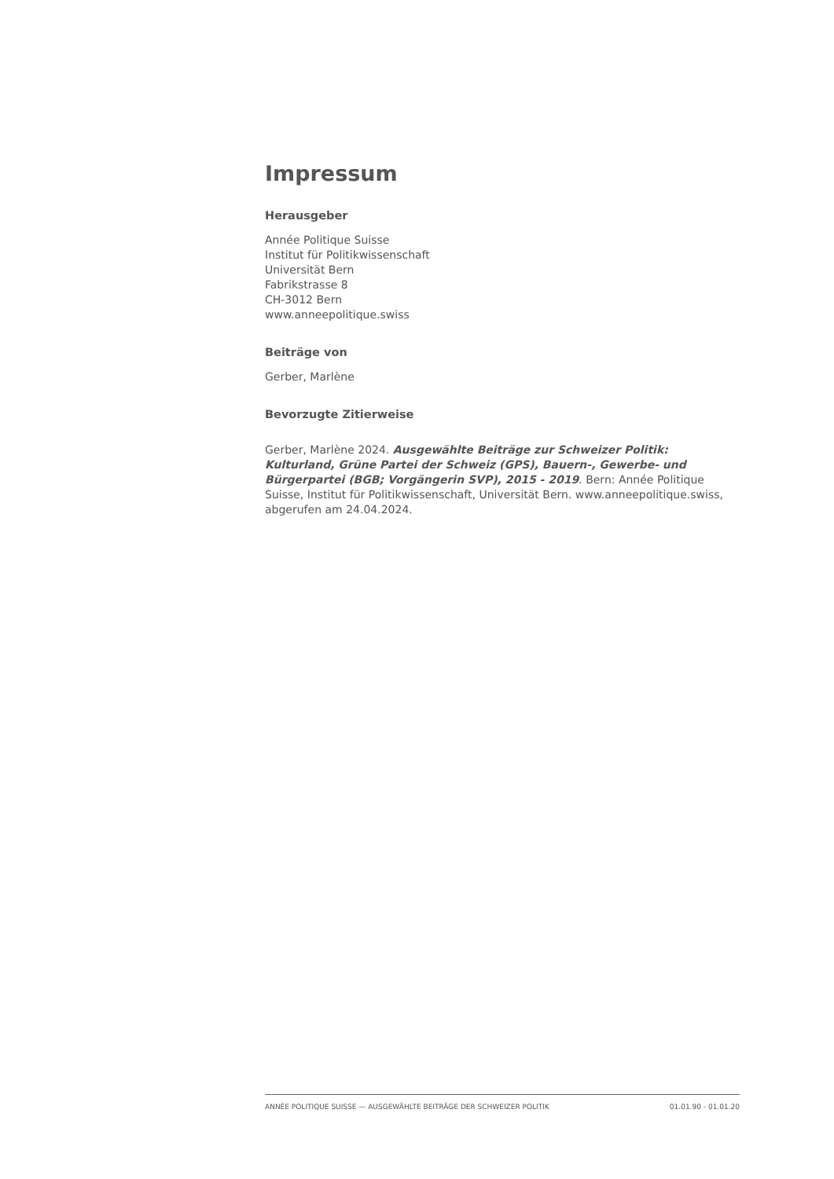Impressum
Herausgeber
Année Politique Suisse
Institut für Politikwissenschaft
Universität Bern
Fabrikstrasse 8
CH-3012 Bern
www.anneepolitique.swiss
Beiträge von
Gerber, Marlène
Bevorzugte Zitierweise
Gerber, Marlène 2024. Ausgewählte Beiträge zur Schweizer Politik: Kulturland, Grüne Partei der Schweiz (GPS), Bauern-, Gewerbe- und Bürgerpartei (BGB; Vorgängerin SVP), 2015 - 2019. Bern: Année Politique Suisse, Institut für Politikwissenschaft, Universität Bern. www.anneepolitique.swiss, abgerufen am 24.04.2024.
ANNÉE POLITIQUE SUISSE — AUSGEWÄHLTE BEITRÄGE DER SCHWEIZER POLITIK 01.01.90 - 01.01.20